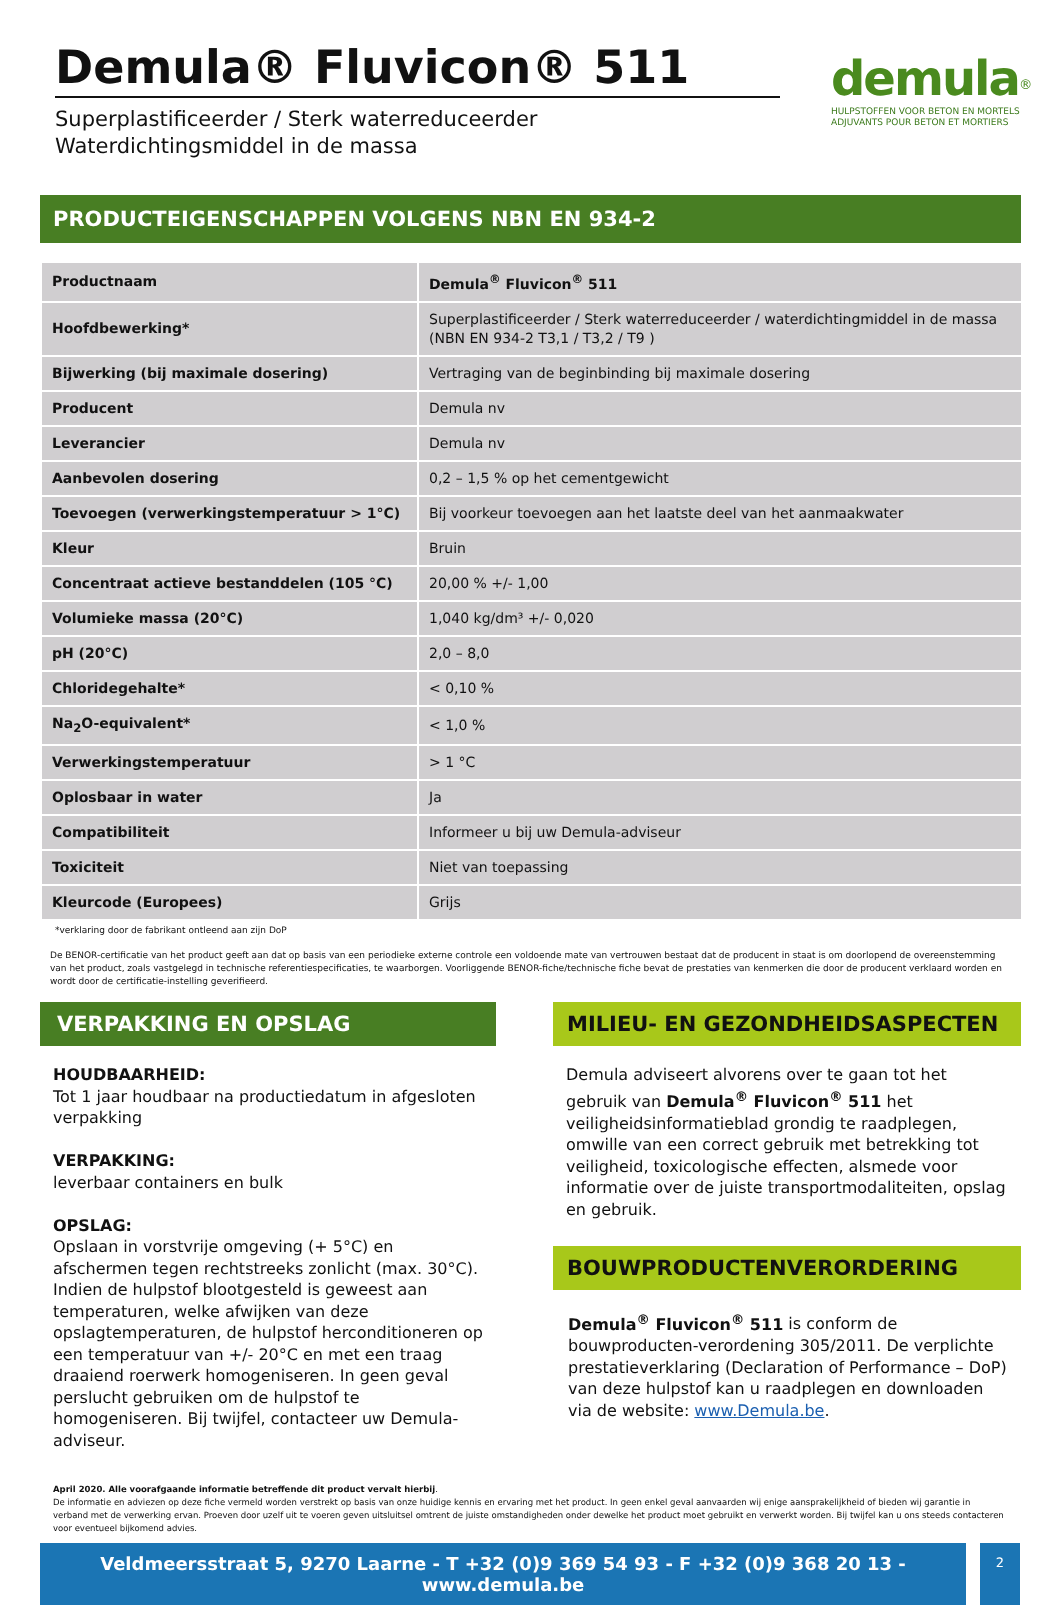Demula® Fluvicon® 511
Superplastificeerder / Sterk waterreduceerder
Waterdichtingsmiddel in de massa
demula<sup>®</sup>
HULPSTOFFEN VOOR BETON EN MORTELS
ADJUVANTS POUR BETON ET MORTIERS
PRODUCTEIGENSCHAPPEN VOLGENS NBN EN 934-2
| Productnaam | Demula<sup>®</sup> Fluvicon<sup>®</sup> 511 |
| Hoofdbewerking* | Superplastificeerder / Sterk waterreduceerder / waterdichtingmiddel in de massa (NBN EN 934-2 T3,1 / T3,2 / T9 ) |
| Bijwerking (bij maximale dosering) | Vertraging van de beginbinding bij maximale dosering |
| Producent | Demula nv |
| Leverancier | Demula nv |
| Aanbevolen dosering | 0,2 – 1,5 % op het cementgewicht |
| Toevoegen (verwerkingstemperatuur > 1°C) | Bij voorkeur toevoegen aan het laatste deel van het aanmaakwater |
| Kleur | Bruin |
| Concentraat actieve bestanddelen (105 °C) | 20,00 % +/- 1,00 |
| Volumieke massa (20°C) | 1,040 kg/dm³ +/- 0,020 |
| pH (20°C) | 2,0 – 8,0 |
| Chloridegehalte* | < 0,10 % |
| Na<sub>2</sub>O-equivalent* | < 1,0 % |
| Verwerkingstemperatuur | > 1 °C |
| Oplosbaar in water | Ja |
| Compatibiliteit | Informeer u bij uw Demula-adviseur |
| Toxiciteit | Niet van toepassing |
| Kleurcode (Europees) | Grijs |
*verklaring door de fabrikant ontleend aan zijn DoP
De BENOR-certificatie van het product geeft aan dat op basis van een periodieke externe controle een voldoende mate van vertrouwen bestaat dat de producent in staat is om doorlopend de overeenstemming van het product, zoals vastgelegd in technische referentiespecificaties, te waarborgen. Voorliggende BENOR-fiche/technische fiche bevat de prestaties van kenmerken die door de producent verklaard worden en wordt door de certificatie-instelling geverifieerd.
VERPAKKING EN OPSLAG
HOUDBAARHEID:
Tot 1 jaar houdbaar na productiedatum in afgesloten verpakking
VERPAKKING:
leverbaar containers en bulk
OPSLAG:
Opslaan in vorstvrije omgeving (+ 5°C) en afschermen tegen rechtstreeks zonlicht (max. 30°C). Indien de hulpstof blootgesteld is geweest aan temperaturen, welke afwijken van deze opslagtemperaturen, de hulpstof herconditioneren op een temperatuur van +/- 20°C en met een traag draaiend roerwerk homogeniseren. In geen geval perslucht gebruiken om de hulpstof te homogeniseren. Bij twijfel, contacteer uw Demula-adviseur.
MILIEU- EN GEZONDHEIDSASPECTEN
Demula adviseert alvorens over te gaan tot het gebruik van Demula<sup>®</sup> Fluvicon<sup>®</sup> 511 het veiligheidsinformatieblad grondig te raadplegen, omwille van een correct gebruik met betrekking tot veiligheid, toxicologische effecten, alsmede voor informatie over de juiste transportmodaliteiten, opslag en gebruik.
BOUWPRODUCTENVERORDERING
Demula<sup>®</sup> Fluvicon<sup>®</sup> 511 is conform de bouwproducten-verordening 305/2011. De verplichte prestatieverklaring (Declaration of Performance – DoP) van deze hulpstof kan u raadplegen en downloaden via de website: www.Demula.be.
April 2020. Alle voorafgaande informatie betreffende dit product vervalt hierbij.
De informatie en adviezen op deze fiche vermeld worden verstrekt op basis van onze huidige kennis en ervaring met het product. In geen enkel geval aanvaarden wij enige aansprakelijkheid of bieden wij garantie in verband met de verwerking ervan. Proeven door uzelf uit te voeren geven uitsluitsel omtrent de juiste omstandigheden onder dewelke het product moet gebruikt en verwerkt worden. Bij twijfel kan u ons steeds contacteren voor eventueel bijkomend advies.
Veldmeersstraat 5, 9270 Laarne - T +32 (0)9 369 54 93 - F +32 (0)9 368 20 13 - www.demula.be
2